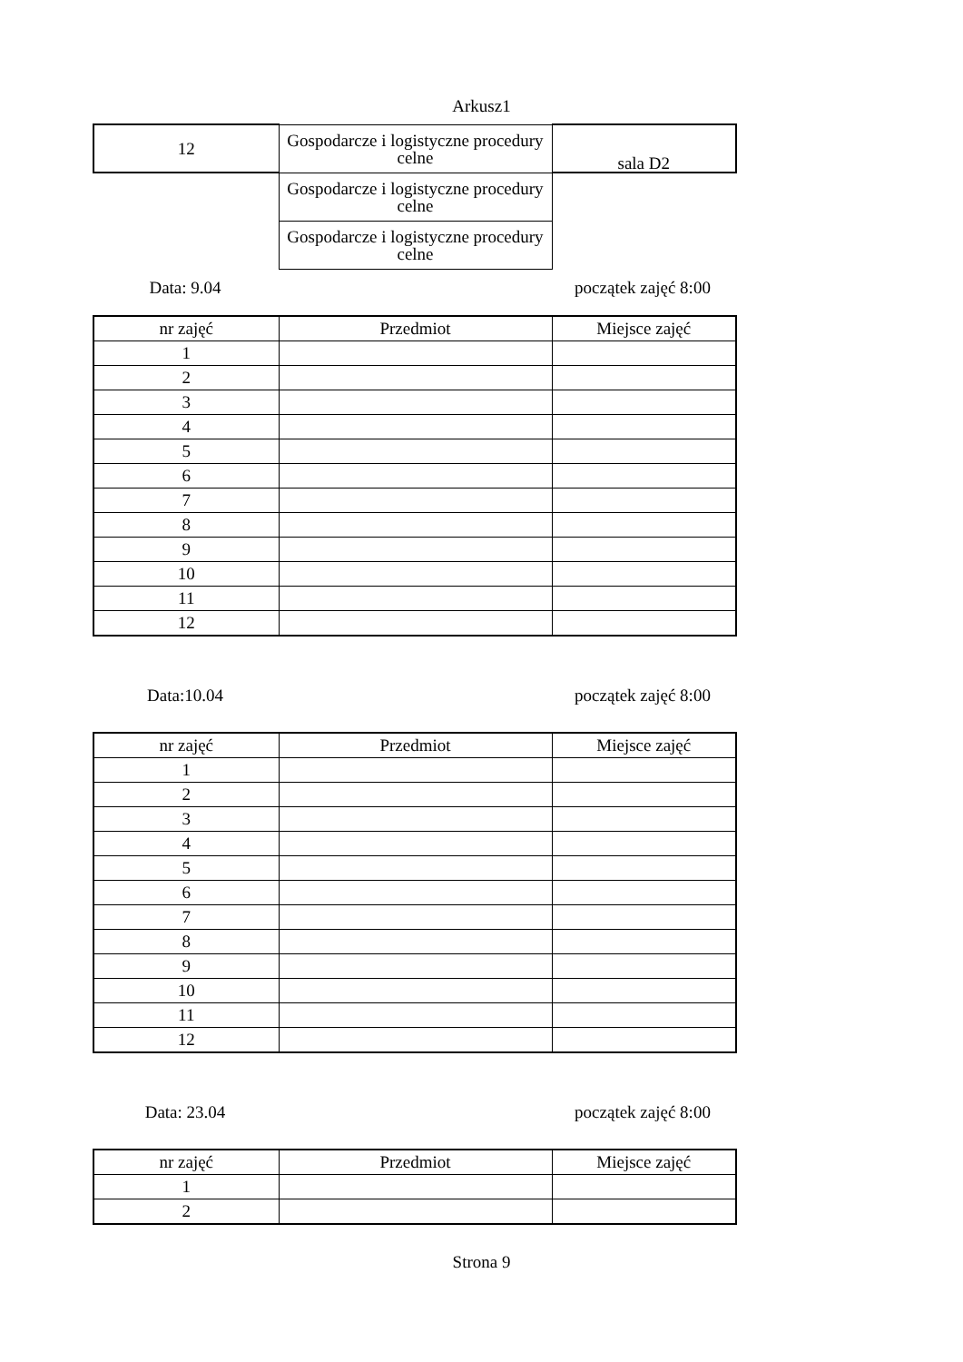Arkusz1
| 12 | Gospodarcze i logistyczne procedury celne | sala D2 |
| | Gospodarcze i logistyczne procedury celne | |
| | Gospodarcze i logistyczne procedury celne | |
Data: 9.04 początek zajęć 8:00
| nr zajęć | Przedmiot | Miejsce zajęć |
| --- | --- | --- |
| 1 | | |
| 2 | | |
| 3 | | |
| 4 | | |
| 5 | | |
| 6 | | |
| 7 | | |
| 8 | | |
| 9 | | |
| 10 | | |
| 11 | | |
| 12 | | |
Data:10.04 początek zajęć 8:00
| nr zajęć | Przedmiot | Miejsce zajęć |
| --- | --- | --- |
| 1 | | |
| 2 | | |
| 3 | | |
| 4 | | |
| 5 | | |
| 6 | | |
| 7 | | |
| 8 | | |
| 9 | | |
| 10 | | |
| 11 | | |
| 12 | | |
Data: 23.04 początek zajęć 8:00
| nr zajęć | Przedmiot | Miejsce zajęć |
| --- | --- | --- |
| 1 | | |
| 2 | | |
Strona 9